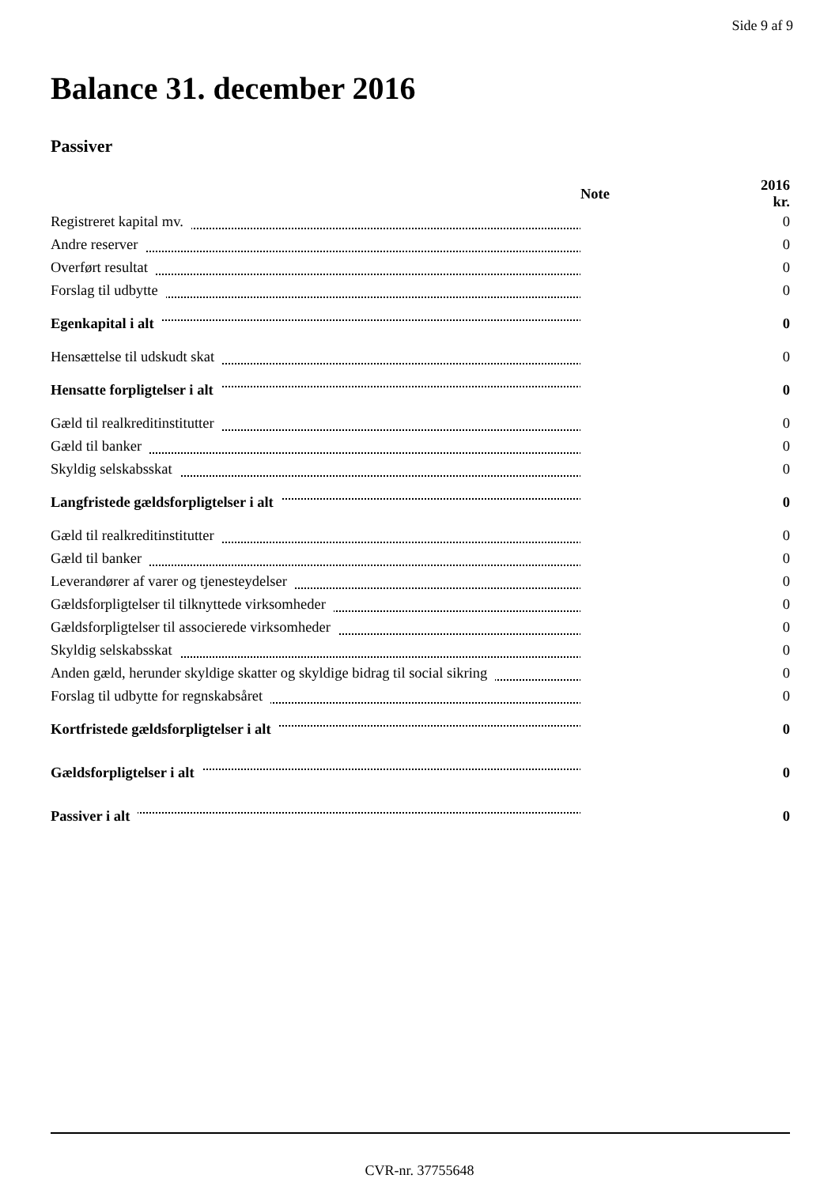Side 9 af 9
Balance 31. december 2016
Passiver
| | Note | 2016 kr. |
| --- | --- | --- |
| Registreret kapital mv. | | 0 |
| Andre reserver | | 0 |
| Overført resultat | | 0 |
| Forslag til udbytte | | 0 |
| Egenkapital i alt | | 0 |
| Hensættelse til udskudt skat | | 0 |
| Hensatte forpligtelser i alt | | 0 |
| Gæld til realkreditinstitutter | | 0 |
| Gæld til banker | | 0 |
| Skyldig selskabsskat | | 0 |
| Langfristede gældsforpligtelser i alt | | 0 |
| Gæld til realkreditinstitutter | | 0 |
| Gæld til banker | | 0 |
| Leverandører af varer og tjenesteydelser | | 0 |
| Gældsforpligtelser til tilknyttede virksomheder | | 0 |
| Gældsforpligtelser til associerede virksomheder | | 0 |
| Skyldig selskabsskat | | 0 |
| Anden gæld, herunder skyldige skatter og skyldige bidrag til social sikring | | 0 |
| Forslag til udbytte for regnskabsåret | | 0 |
| Kortfristede gældsforpligtelser i alt | | 0 |
| Gældsforpligtelser i alt | | 0 |
| Passiver i alt | | 0 |
CVR-nr. 37755648